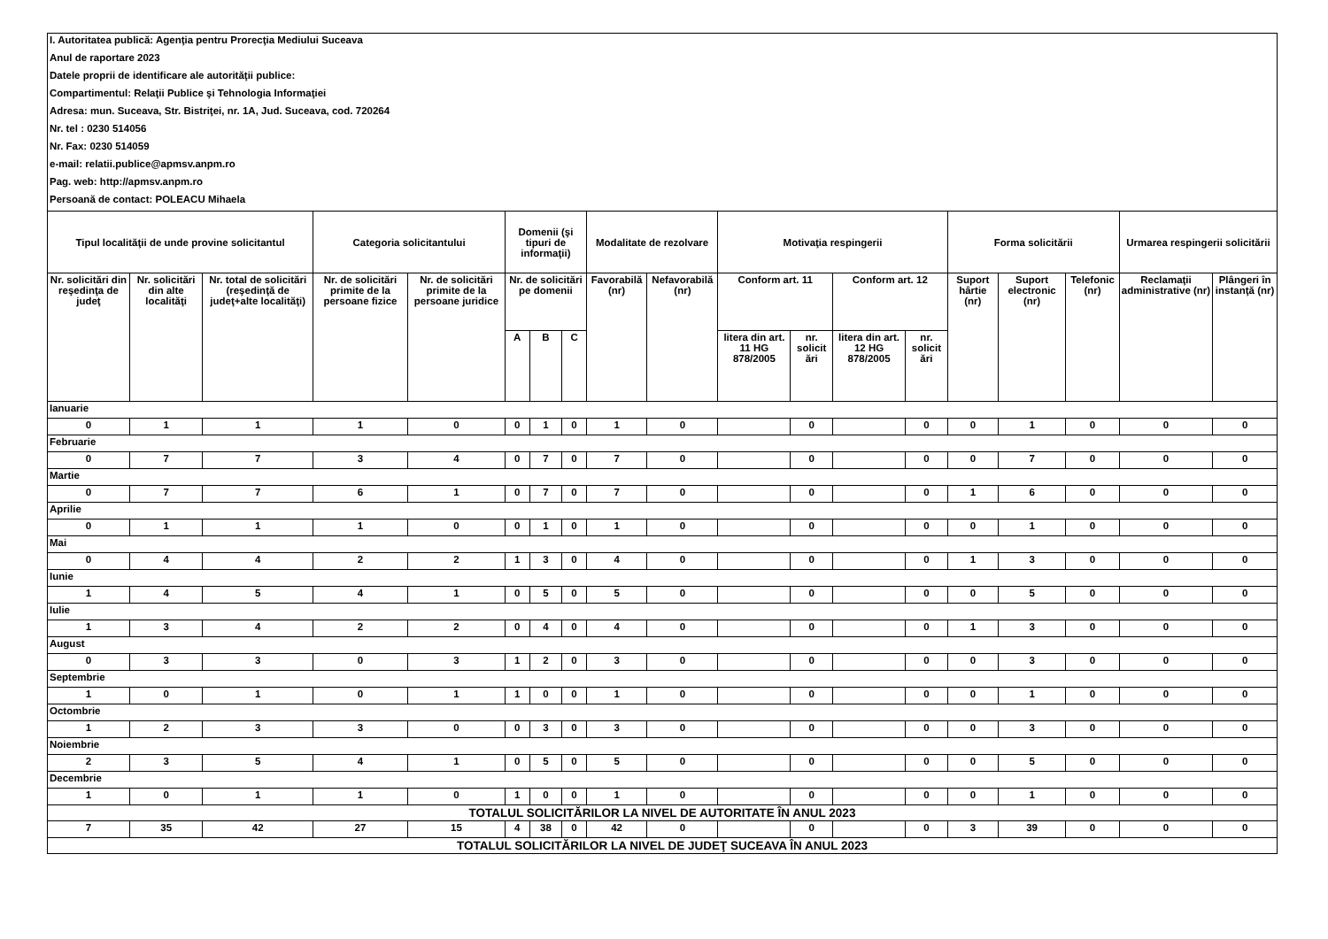| I. Autoritatea publică: Agenţia pentru Prorecţia Mediului Suceava | | | | | | | | | | | | | | | | | | |
| Anul de raportare 2023 | | | | | | | | | | | | | | | | | | |
| Datele proprii de identificare ale autorităţii publice: | | | | | | | | | | | | | | | | | | |
| Compartimentul: Relaţii Publice şi Tehnologia Informaţiei | | | | | | | | | | | | | | | | | | |
| Adresa: mun. Suceava, Str. Bistriţei, nr. 1A, Jud. Suceava, cod. 720264 | | | | | | | | | | | | | | | | | | |
| Nr. tel : 0230 514056 | | | | | | | | | | | | | | | | | | |
| Nr. Fax: 0230 514059 | | | | | | | | | | | | | | | | | | |
| e-mail: relatii.publice@apmsv.anpm.ro | | | | | | | | | | | | | | | | | | |
| Pag. web: http://apmsv.anpm.ro | | | | | | | | | | | | | | | | | | |
| Persoană de contact: POLEACU Mihaela | | | | | | | | | | | | | | | | | | |
| Tipul localităţii de unde provine solicitantul | | | Categoria solicitantului | | Domenii (şi tipuri de informaţii) | | | Modalitate de rezolvare | | Motivaţia respingerii | | | | Forma solicitării | | | Urmarea respingerii solicitării | |
| Nr. solicitări din reşedinţa de judeţ | Nr. solicitări din alte localităţi | Nr. total de solicitări (reşedinţă de judeţ+alte localităţi) | Nr. de solicitări primite de la persoane fizice | Nr. de solicitări primite de la persoane juridice | Nr. de solicitări pe domenii | | | Favorabilă (nr) | Nefavorabilă (nr) | Conform art. 11 | | Conform art. 12 | | Suport hârtie (nr) | Suport electronic (nr) | Telefonic (nr) | Reclamaţii administrative (nr) | Plângeri în instanţă (nr) |
| | | | | | A | B | C | | | litera din art. 11 HG 878/2005 | nr. solicit ări | litera din art. 12 HG 878/2005 | nr. solicit ări | | | | | |
| Ianuarie | | | | | | | | | | | | | | | | | | |
| 0 | 1 | 1 | 1 | 0 | 0 | 1 | 0 | 1 | 0 | | 0 | | 0 | 0 | 1 | 0 | 0 | 0 |
| Februarie | | | | | | | | | | | | | | | | | | |
| 0 | 7 | 7 | 3 | 4 | 0 | 7 | 0 | 7 | 0 | | 0 | | 0 | 0 | 7 | 0 | 0 | 0 |
| Martie | | | | | | | | | | | | | | | | | | |
| 0 | 7 | 7 | 6 | 1 | 0 | 7 | 0 | 7 | 0 | | 0 | | 0 | 1 | 6 | 0 | 0 | 0 |
| Aprilie | | | | | | | | | | | | | | | | | | |
| 0 | 1 | 1 | 1 | 0 | 0 | 1 | 0 | 1 | 0 | | 0 | | 0 | 0 | 1 | 0 | 0 | 0 |
| Mai | | | | | | | | | | | | | | | | | | |
| 0 | 4 | 4 | 2 | 2 | 1 | 3 | 0 | 4 | 0 | | 0 | | 0 | 1 | 3 | 0 | 0 | 0 |
| Iunie | | | | | | | | | | | | | | | | | | |
| 1 | 4 | 5 | 4 | 1 | 0 | 5 | 0 | 5 | 0 | | 0 | | 0 | 0 | 5 | 0 | 0 | 0 |
| Iulie | | | | | | | | | | | | | | | | | | |
| 1 | 3 | 4 | 2 | 2 | 0 | 4 | 0 | 4 | 0 | | 0 | | 0 | 1 | 3 | 0 | 0 | 0 |
| August | | | | | | | | | | | | | | | | | | |
| 0 | 3 | 3 | 0 | 3 | 1 | 2 | 0 | 3 | 0 | | 0 | | 0 | 0 | 3 | 0 | 0 | 0 |
| Septembrie | | | | | | | | | | | | | | | | | | |
| 1 | 0 | 1 | 0 | 1 | 1 | 0 | 0 | 1 | 0 | | 0 | | 0 | 0 | 1 | 0 | 0 | 0 |
| Octombrie | | | | | | | | | | | | | | | | | | |
| 1 | 2 | 3 | 3 | 0 | 0 | 3 | 0 | 3 | 0 | | 0 | | 0 | 0 | 3 | 0 | 0 | 0 |
| Noiembrie | | | | | | | | | | | | | | | | | | |
| 2 | 3 | 5 | 4 | 1 | 0 | 5 | 0 | 5 | 0 | | 0 | | 0 | 0 | 5 | 0 | 0 | 0 |
| Decembrie | | | | | | | | | | | | | | | | | | |
| 1 | 0 | 1 | 1 | 0 | 1 | 0 | 0 | 1 | 0 | | 0 | | 0 | 0 | 1 | 0 | 0 | 0 |
| TOTALUL SOLICITĂRILOR LA NIVEL DE AUTORITATE ÎN ANUL 2023 | | | | | | | | | | | | | | | | | | |
| 7 | 35 | 42 | 27 | 15 | 4 | 38 | 0 | 42 | 0 | | 0 | | 0 | 3 | 39 | 0 | 0 | 0 |
| TOTALUL SOLICITĂRILOR LA NIVEL DE JUDEŢ SUCEAVA ÎN ANUL 2023 | | | | | | | | | | | | | | | | | | |